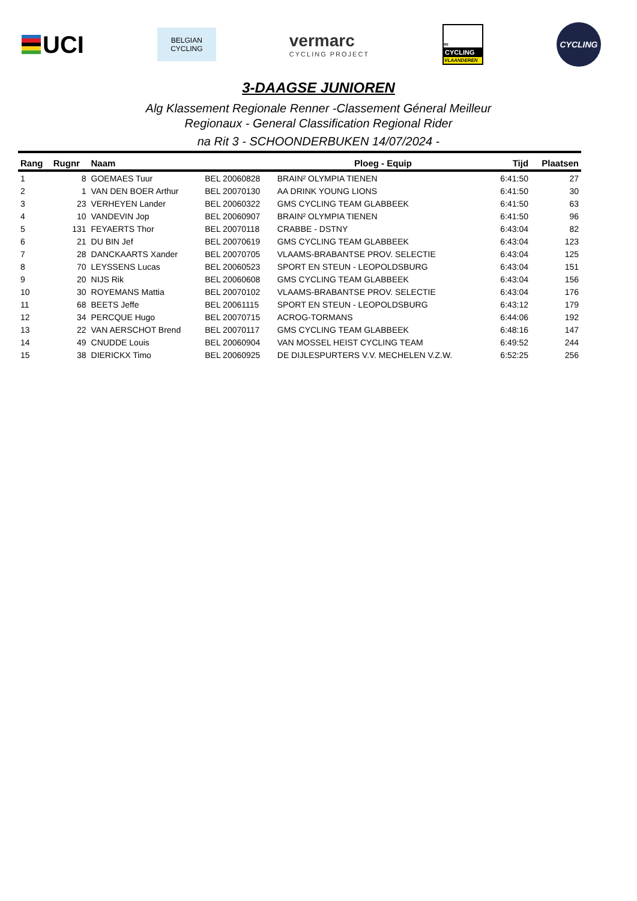UCI
BELGIAN
CYCLING
vermarc
CYCLING PROJECT
∞
CYCLING
VLAANDEREN
CYCLING
3-DAAGSE JUNIOREN
Alg Klassement Regionale Renner -Classement Géneral Meilleur
Regionaux - General Classification Regional Rider
na Rit 3 - SCHOONDERBUKEN 14/07/2024 -
| Rang | Rugnr | Naam | | Ploeg - Equip | Tijd | Plaatsen |
| --- | --- | --- | --- | --- | --- | --- |
| 1 | 8 | GOEMAES Tuur | BEL 20060828 | BRAIN² OLYMPIA TIENEN | 6:41:50 | 27 |
| 2 | 1 | VAN DEN BOER Arthur | BEL 20070130 | AA DRINK YOUNG LIONS | 6:41:50 | 30 |
| 3 | 23 | VERHEYEN Lander | BEL 20060322 | GMS CYCLING TEAM GLABBEEK | 6:41:50 | 63 |
| 4 | 10 | VANDEVIN Jop | BEL 20060907 | BRAIN² OLYMPIA TIENEN | 6:41:50 | 96 |
| 5 | 131 | FEYAERTS Thor | BEL 20070118 | CRABBE - DSTNY | 6:43:04 | 82 |
| 6 | 21 | DU BIN Jef | BEL 20070619 | GMS CYCLING TEAM GLABBEEK | 6:43:04 | 123 |
| 7 | 28 | DANCKAARTS Xander | BEL 20070705 | VLAAMS-BRABANTSE PROV. SELECTIE | 6:43:04 | 125 |
| 8 | 70 | LEYSSENS Lucas | BEL 20060523 | SPORT EN STEUN - LEOPOLDSBURG | 6:43:04 | 151 |
| 9 | 20 | NIJS Rik | BEL 20060608 | GMS CYCLING TEAM GLABBEEK | 6:43:04 | 156 |
| 10 | 30 | ROYEMANS Mattia | BEL 20070102 | VLAAMS-BRABANTSE PROV. SELECTIE | 6:43:04 | 176 |
| 11 | 68 | BEETS Jeffe | BEL 20061115 | SPORT EN STEUN - LEOPOLDSBURG | 6:43:12 | 179 |
| 12 | 34 | PERCQUE Hugo | BEL 20070715 | ACROG-TORMANS | 6:44:06 | 192 |
| 13 | 22 | VAN AERSCHOT Brend | BEL 20070117 | GMS CYCLING TEAM GLABBEEK | 6:48:16 | 147 |
| 14 | 49 | CNUDDE Louis | BEL 20060904 | VAN MOSSEL HEIST CYCLING TEAM | 6:49:52 | 244 |
| 15 | 38 | DIERICKX Timo | BEL 20060925 | DE DIJLESPURTERS V.V. MECHELEN V.Z.W. | 6:52:25 | 256 |